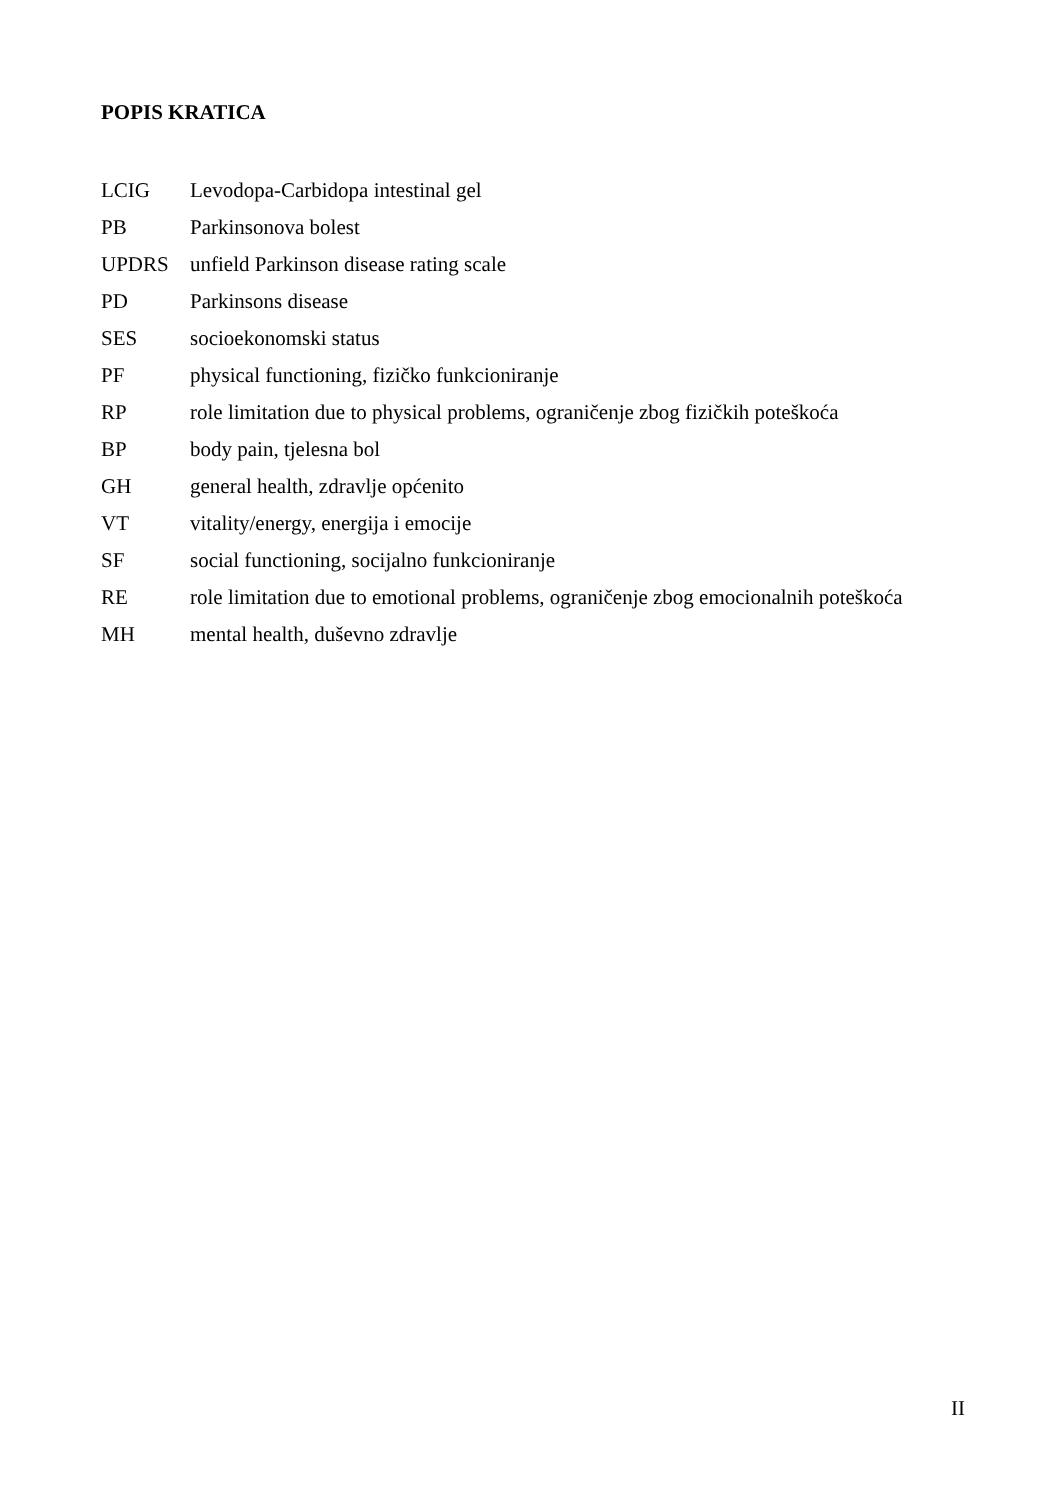POPIS KRATICA
LCIG Levodopa-Carbidopa intestinal gel
PB Parkinsonova bolest
UPDRS unfield Parkinson disease rating scale
PD Parkinsons disease
SES socioekonomski status
PF physical functioning, fizičko funkcioniranje
RP role limitation due to physical problems, ograničenje zbog fizičkih poteškoća
BP body pain, tjelesna bol
GH general health, zdravlje općenito
VT vitality/energy, energija i emocije
SF social functioning, socijalno funkcioniranje
RE role limitation due to emotional problems, ograničenje zbog emocionalnih poteškoća
MH mental health, duševno zdravlje
II